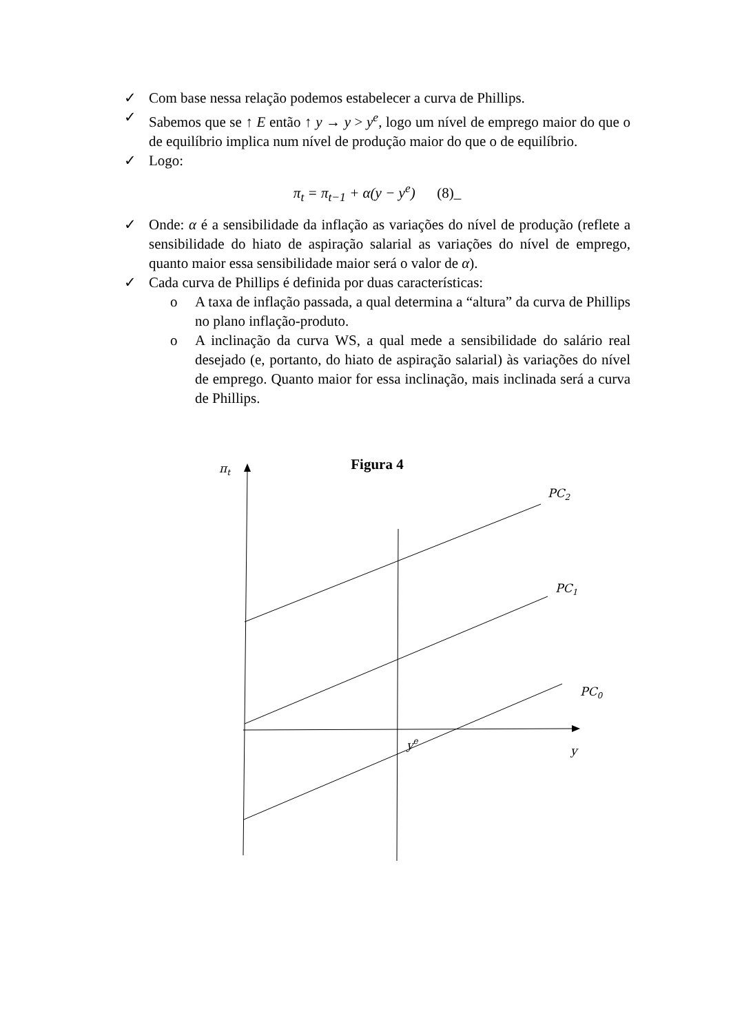✓ Com base nessa relação podemos estabelecer a curva de Phillips.
✓ Sabemos que se ↑ E então ↑ y → y > y<sup>e</sup>, logo um nível de emprego maior do que o de equilíbrio implica num nível de produção maior do que o de equilíbrio.
✓ Logo:
π<sub>t</sub> = π<sub>t−1</sub> + α(y − y<sup>e</sup>) (8)_
✓ Onde: α é a sensibilidade da inflação as variações do nível de produção (reflete a sensibilidade do hiato de aspiração salarial as variações do nível de emprego, quanto maior essa sensibilidade maior será o valor de α).
✓ Cada curva de Phillips é definida por duas características:
o A taxa de inflação passada, a qual determina a “altura” da curva de Phillips no plano inflação-produto.
o A inclinação da curva WS, a qual mede a sensibilidade do salário real desejado (e, portanto, do hiato de aspiração salarial) às variações do nível de emprego. Quanto maior for essa inclinação, mais inclinada será a curva de Phillips.
Figura 4
πt
PC2
PC1
PC0
ye
y